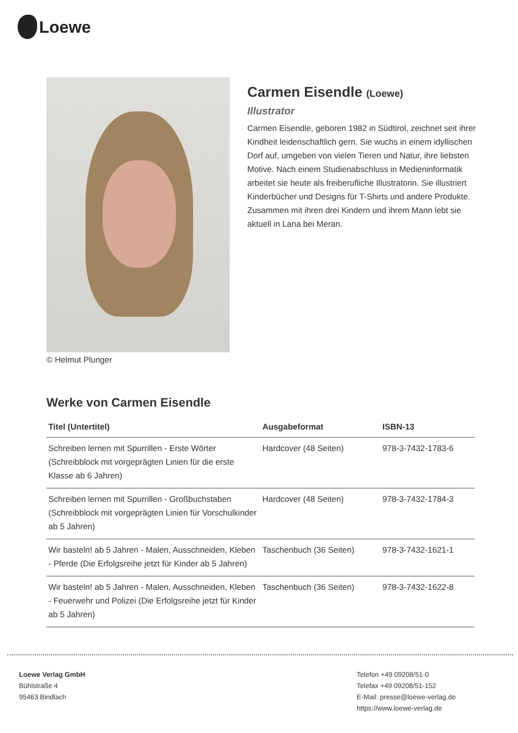Loewe
© Helmut Plunger
Carmen Eisendle (Loewe)
Illustrator
Carmen Eisendle, geboren 1982 in Südtirol, zeichnet seit ihrer Kindheit leidenschaftlich gern. Sie wuchs in einem idyllischen Dorf auf, umgeben von vielen Tieren und Natur, ihre liebsten Motive. Nach einem Studienabschluss in Medieninformatik arbeitet sie heute als freiberufliche Illustratorin. Sie illustriert Kinderbücher und Designs für T-Shirts und andere Produkte. Zusammen mit ihren drei Kindern und ihrem Mann lebt sie aktuell in Lana bei Meran.
Werke von Carmen Eisendle
| Titel (Untertitel) | Ausgabeformat | ISBN-13 |
| --- | --- | --- |
| Schreiben lernen mit Spurrillen - Erste Wörter (Schreibblock mit vorgeprägten Linien für die erste Klasse ab 6 Jahren) | Hardcover (48 Seiten) | 978-3-7432-1783-6 |
| Schreiben lernen mit Spurrillen - Großbuchstaben (Schreibblock mit vorgeprägten Linien für Vorschulkinder ab 5 Jahren) | Hardcover (48 Seiten) | 978-3-7432-1784-3 |
| Wir basteln! ab 5 Jahren - Malen, Ausschneiden, Kleben - Pferde (Die Erfolgsreihe jetzt für Kinder ab 5 Jahren) | Taschenbuch (36 Seiten) | 978-3-7432-1621-1 |
| Wir basteln! ab 5 Jahren - Malen, Ausschneiden, Kleben - Feuerwehr und Polizei (Die Erfolgsreihe jetzt für Kinder ab 5 Jahren) | Taschenbuch (36 Seiten) | 978-3-7432-1622-8 |
Loewe Verlag GmbH
Bühlstraße 4
95463 Bindlach
Telefon +49 09208/51-0
Telefax +49 09208/51-152
E-Mail: presse@loewe-verlag.de
https://www.loewe-verlag.de